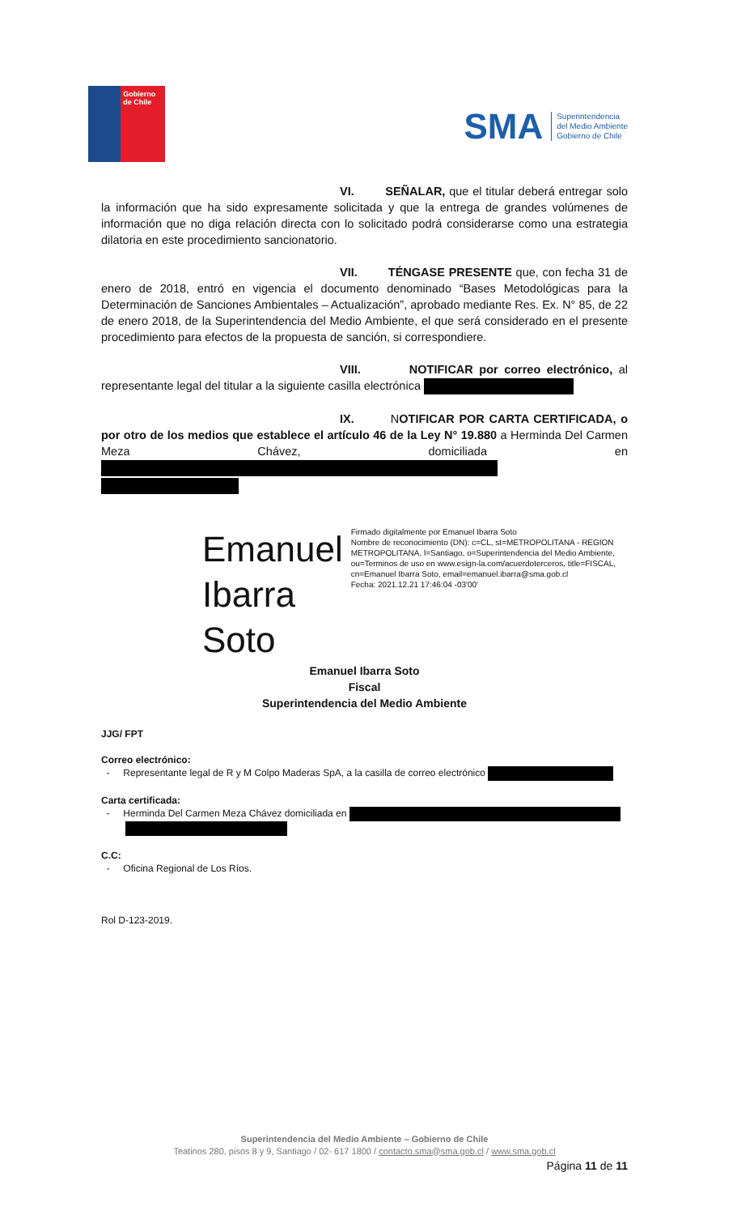Gobierno de Chile
SMA Superintendencia
del Medio Ambiente
Gobierno de Chile
VI. SEÑALAR, que el titular deberá entregar solo la información que ha sido expresamente solicitada y que la entrega de grandes volúmenes de información que no diga relación directa con lo solicitado podrá considerarse como una estrategia dilatoria en este procedimiento sancionatorio.
VII. TÉNGASE PRESENTE que, con fecha 31 de enero de 2018, entró en vigencia el documento denominado “Bases Metodológicas para la Determinación de Sanciones Ambientales – Actualización”, aprobado mediante Res. Ex. N° 85, de 22 de enero 2018, de la Superintendencia del Medio Ambiente, el que será considerado en el presente procedimiento para efectos de la propuesta de sanción, si correspondiere.
VIII. NOTIFICAR por correo electrónico, al representante legal del titular a la siguiente casilla electrónica
IX. NOTIFICAR POR CARTA CERTIFICADA, o por otro de los medios que establece el artículo 46 de la Ley N° 19.880 a Herminda Del Carmen Meza Chávez, domiciliada en
Emanuel Ibarra Soto
Firmado digitalmente por Emanuel Ibarra Soto
Nombre de reconocimiento (DN): c=CL, st=METROPOLITANA - REGION METROPOLITANA, l=Santiago, o=Superintendencia del Medio Ambiente, ou=Terminos de uso en www.esign-la.com/acuerdoterceros, title=FISCAL, cn=Emanuel Ibarra Soto, email=emanuel.ibarra@sma.gob.cl
Fecha: 2021.12.21 17:46:04 -03'00'
Emanuel Ibarra Soto
Fiscal
Superintendencia del Medio Ambiente
JJG/ FPT
Correo electrónico:
- Representante legal de R y M Colpo Maderas SpA, a la casilla de correo electrónico
Carta certificada:
- Herminda Del Carmen Meza Chávez domiciliada en
C.C:
- Oficina Regional de Los Ríos.
Rol D-123-2019.
Superintendencia del Medio Ambiente – Gobierno de Chile
Teatinos 280, pisos 8 y 9, Santiago / 02- 617 1800 / contacto.sma@sma.gob.cl / www.sma.gob.cl
Página 11 de 11